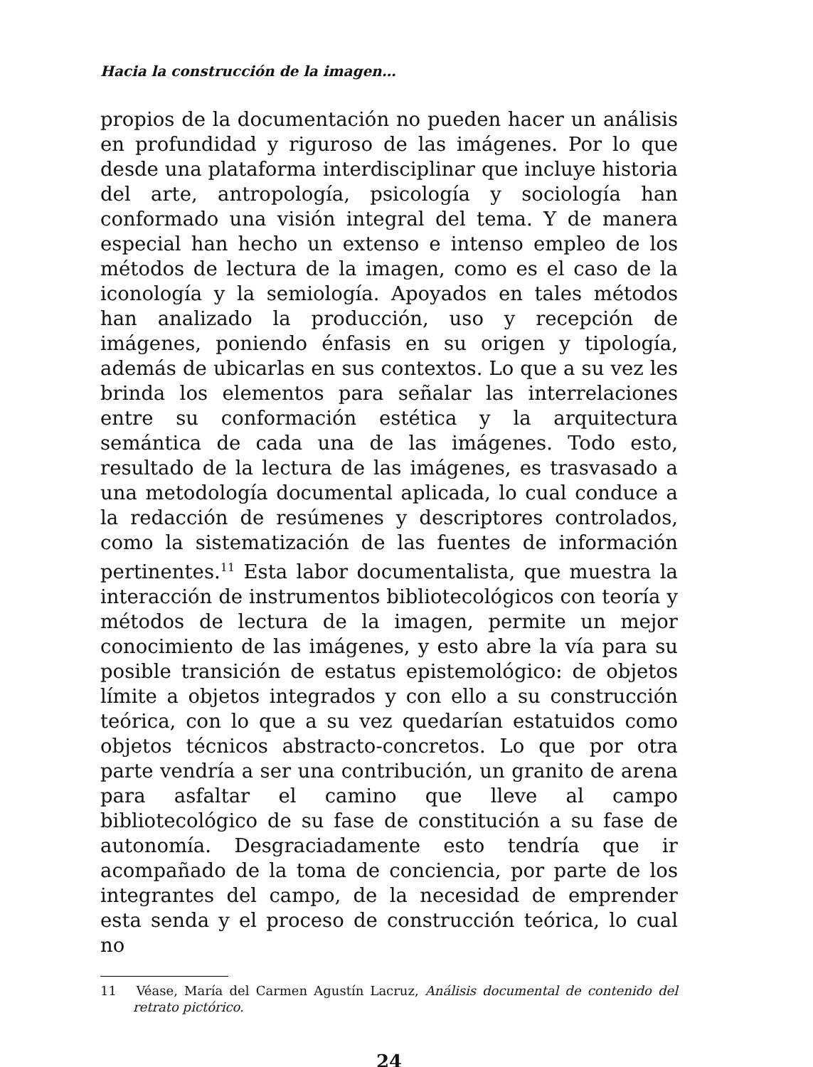Hacia la construcción de la imagen…
propios de la documentación no pueden hacer un análisis en profundidad y riguroso de las imágenes. Por lo que desde una plataforma interdisciplinar que incluye historia del arte, antropología, psicología y sociología han conformado una visión integral del tema. Y de manera especial han hecho un extenso e intenso empleo de los métodos de lectura de la imagen, como es el caso de la iconología y la semiología. Apoyados en tales métodos han analizado la producción, uso y recepción de imágenes, poniendo énfasis en su origen y tipología, además de ubicarlas en sus contextos. Lo que a su vez les brinda los elementos para señalar las interrelaciones entre su conformación estética y la arquitectura semántica de cada una de las imágenes. Todo esto, resultado de la lectura de las imágenes, es trasvasado a una metodología documental aplicada, lo cual conduce a la redacción de resúmenes y descriptores controlados, como la sistematización de las fuentes de información pertinentes.<sup>11</sup> Esta labor documentalista, que muestra la interacción de instrumentos bibliotecológicos con teoría y métodos de lectura de la imagen, permite un mejor conocimiento de las imágenes, y esto abre la vía para su posible transición de estatus epistemológico: de objetos límite a objetos integrados y con ello a su construcción teórica, con lo que a su vez quedarían estatuidos como objetos técnicos abstracto-concretos. Lo que por otra parte vendría a ser una contribución, un granito de arena para asfaltar el camino que lleve al campo bibliotecológico de su fase de constitución a su fase de autonomía. Desgraciadamente esto tendría que ir acompañado de la toma de conciencia, por parte de los integrantes del campo, de la necesidad de emprender esta senda y el proceso de construcción teórica, lo cual no
11 Véase, María del Carmen Agustín Lacruz, Análisis documental de contenido del retrato pictórico.
24